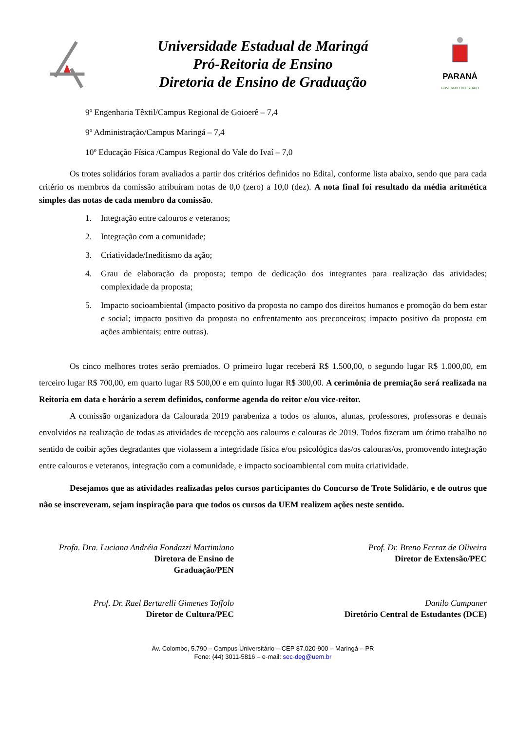Universidade Estadual de Maringá
Pró-Reitoria de Ensino
Diretoria de Ensino de Graduação
PARANÁ
GOVERNO DO ESTADO
9º Engenharia Têxtil/Campus Regional de Goioerê – 7,4
9º Administração/Campus Maringá – 7,4
10º Educação Física /Campus Regional do Vale do Ivaí – 7,0
Os trotes solidários foram avaliados a partir dos critérios definidos no Edital, conforme lista abaixo, sendo que para cada critério os membros da comissão atribuíram notas de 0,0 (zero) a 10,0 (dez). A nota final foi resultado da média aritmética simples das notas de cada membro da comissão.
1. Integração entre calouros e veteranos;
2. Integração com a comunidade;
3. Criatividade/Ineditismo da ação;
4. Grau de elaboração da proposta; tempo de dedicação dos integrantes para realização das atividades; complexidade da proposta;
5. Impacto socioambiental (impacto positivo da proposta no campo dos direitos humanos e promoção do bem estar e social; impacto positivo da proposta no enfrentamento aos preconceitos; impacto positivo da proposta em ações ambientais; entre outras).
Os cinco melhores trotes serão premiados. O primeiro lugar receberá R$ 1.500,00, o segundo lugar R$ 1.000,00, em terceiro lugar R$ 700,00, em quarto lugar R$ 500,00 e em quinto lugar R$ 300,00. A cerimônia de premiação será realizada na Reitoria em data e horário a serem definidos, conforme agenda do reitor e/ou vice-reitor.
A comissão organizadora da Calourada 2019 parabeniza a todos os alunos, alunas, professores, professoras e demais envolvidos na realização de todas as atividades de recepção aos calouros e calouras de 2019. Todos fizeram um ótimo trabalho no sentido de coibir ações degradantes que violassem a integridade física e/ou psicológica das/os calouras/os, promovendo integração entre calouros e veteranos, integração com a comunidade, e impacto socioambiental com muita criatividade.
Desejamos que as atividades realizadas pelos cursos participantes do Concurso de Trote Solidário, e de outros que não se inscreveram, sejam inspiração para que todos os cursos da UEM realizem ações neste sentido.
Profa. Dra. Luciana Andréia Fondazzi Martimiano
Diretora de Ensino de
Graduação/PEN
Prof. Dr. Breno Ferraz de Oliveira
Diretor de Extensão/PEC
Prof. Dr. Rael Bertarelli Gimenes Toffolo
Diretor de Cultura/PEC
Danilo Campaner
Diretório Central de Estudantes (DCE)
Av. Colombo, 5.790 – Campus Universitário – CEP 87.020-900 – Maringá – PR
Fone: (44) 3011-5816 – e-mail: sec-deg@uem.br